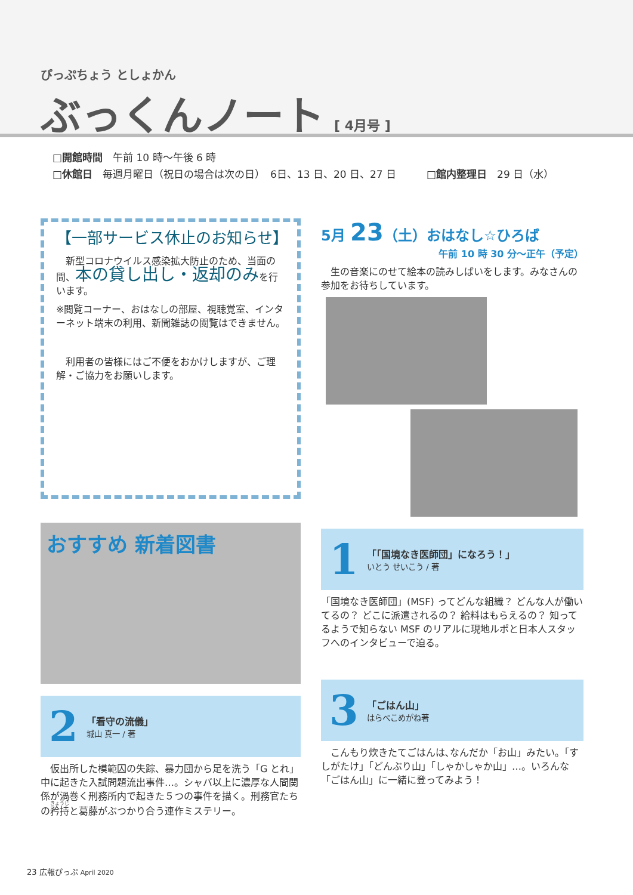ぴっぷちょう としょかん
ぶっくんノート [ 4月号 ]
□開館時間　午前 10 時〜午後 6 時
□休館日　毎週月曜日（祝日の場合は次の日）　6日、13 日、20 日、27 日　　　□館内整理日　29 日（水）
【一部サービス休止のお知らせ】
　新型コロナウイルス感染拡大防止のため、当面の間、本の貸し出し・返却のみを行います。
※閲覧コーナー、おはなしの部屋、視聴覚室、インターネット端末の利用、新聞雑誌の閲覧はできません。
　利用者の皆様にはご不便をおかけしますが、ご理解・ご協力をお願いします。
おすすめ 新着図書
2
「看守の流儀」
城山 真一 / 著
　仮出所した模範囚の失踪、暴力団から足を洗う「G とれ」中に起きた入試問題流出事件…。シャバ以上に濃厚な人間関係が渦巻く刑務所内で起きた５つの事件を描く。刑務官たちの矜持と葛藤がぶつかり合う連作ミステリー。
5月 23（土）おはなし☆ひろば
午前 10 時 30 分〜正午（予定）
　生の音楽にのせて絵本の読みしばいをします。みなさんの参加をお待ちしています。
1
「「国境なき医師団」になろう！」
いとう せいこう / 著
「国境なき医師団」(MSF) ってどんな組織？ どんな人が働いてるの？ どこに派遣されるの？ 給料はもらえるの？ 知ってるようで知らない MSF のリアルに現地ルポと日本人スタッフへのインタビューで迫る。
3
「ごはん山」
はらぺこめがね著
　こんもり炊きたてごはんは､なんだか「お山」みたい。「すしがたけ」「どんぶり山」「しゃかしゃか山」…。いろんな「ごはん山」に一緒に登ってみよう！
23 広報ぴっぷ April 2020